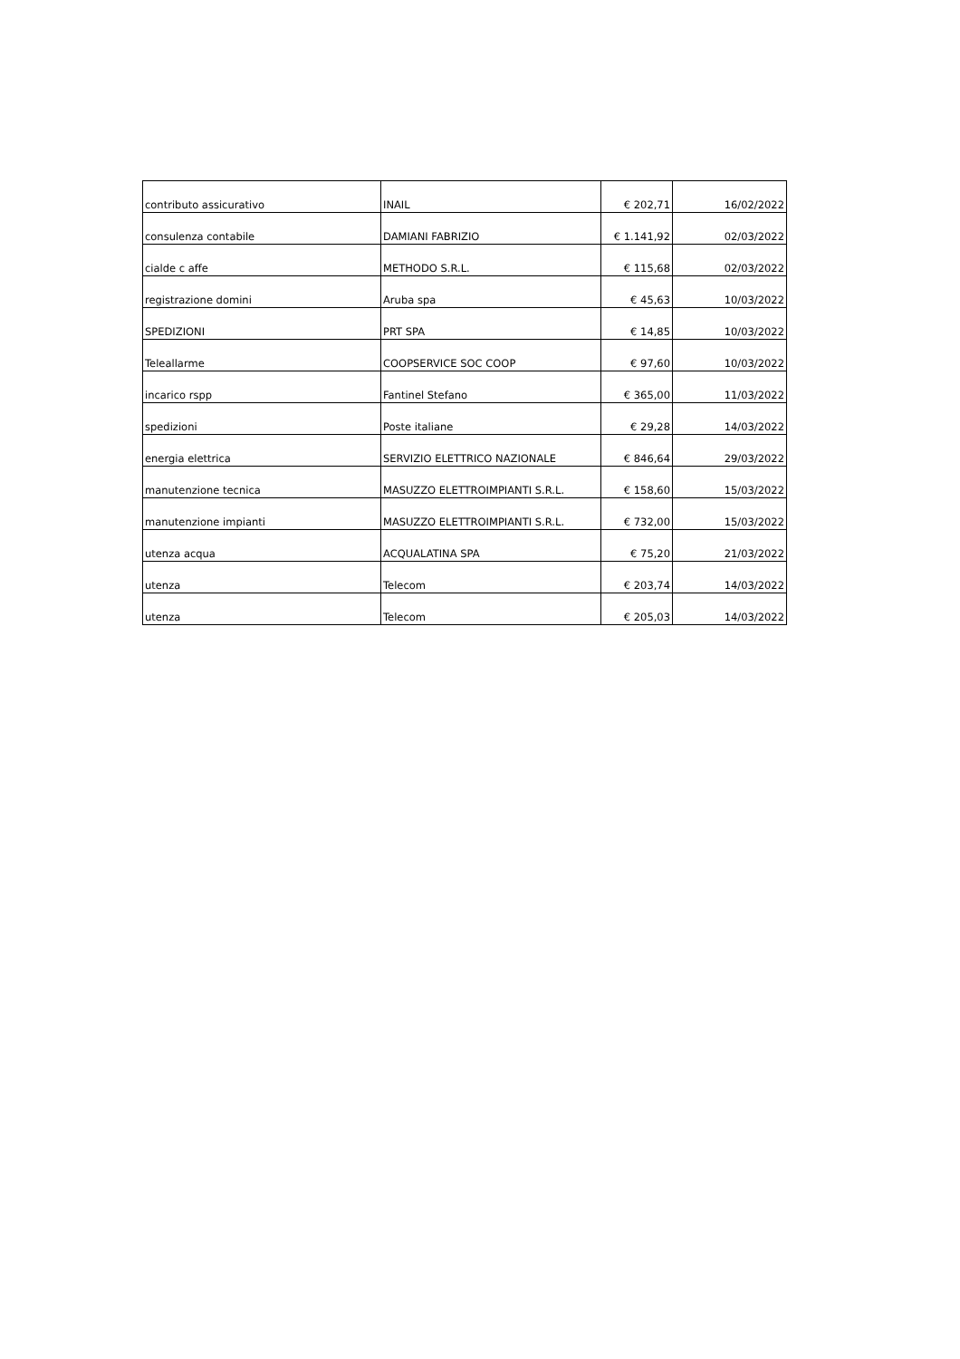| contributo assicurativo | INAIL | € 202,71 | 16/02/2022 |
| consulenza contabile | DAMIANI FABRIZIO | € 1.141,92 | 02/03/2022 |
| cialde c affe | METHODO S.R.L. | € 115,68 | 02/03/2022 |
| registrazione domini | Aruba spa | € 45,63 | 10/03/2022 |
| SPEDIZIONI | PRT SPA | € 14,85 | 10/03/2022 |
| Teleallarme | COOPSERVICE SOC COOP | € 97,60 | 10/03/2022 |
| incarico rspp | Fantinel Stefano | € 365,00 | 11/03/2022 |
| spedizioni | Poste italiane | € 29,28 | 14/03/2022 |
| energia elettrica | SERVIZIO ELETTRICO NAZIONALE | € 846,64 | 29/03/2022 |
| manutenzione tecnica | MASUZZO ELETTROIMPIANTI S.R.L. | € 158,60 | 15/03/2022 |
| manutenzione impianti | MASUZZO ELETTROIMPIANTI S.R.L. | € 732,00 | 15/03/2022 |
| utenza acqua | ACQUALATINA SPA | € 75,20 | 21/03/2022 |
| utenza | Telecom | € 203,74 | 14/03/2022 |
| utenza | Telecom | € 205,03 | 14/03/2022 |